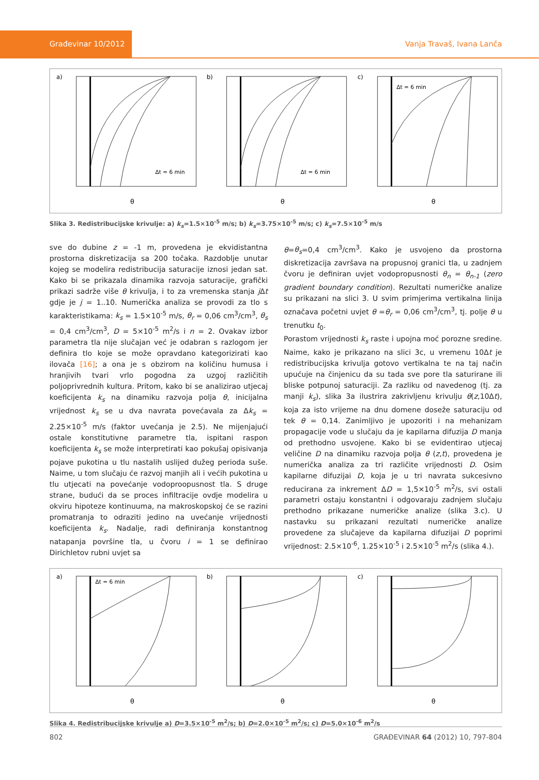Građevinar 10/2012
Vanja Travaš, Ivana Lanča
a)
Δt = 6 min
θ
b)
Δt = 6 min
θ
c)
Δt = 6 min
θ
Slika 3. Redistribucijske krivulje: a) k<sub>s</sub>=1.5×10<sup>-5</sup> m/s; b) k<sub>s</sub>=3.75×10<sup>-5</sup> m/s; c) k<sub>s</sub>=7.5×10<sup>-5</sup> m/s
sve do dubine z = -1 m, provedena je ekvidistantna prostorna diskretizacija sa 200 točaka. Razdoblje unutar kojeg se modelira redistribucija saturacije iznosi jedan sat. Kako bi se prikazala dinamika razvoja saturacije, grafički prikazi sadrže više θ krivulja, i to za vremenska stanja j Δt gdje je j = 1..10. Numerička analiza se provodi za tlo s karakteristikama: k<sub>s</sub> = 1.5×10<sup>-5</sup> m/s, θ<sub>r</sub> = 0,06 cm<sup>3</sup>/cm<sup>3</sup>, θ<sub>s</sub> = 0,4 cm<sup>3</sup>/cm<sup>3</sup>, D = 5×10<sup>-5</sup> m<sup>2</sup>/s i n = 2. Ovakav izbor parametra tla nije slučajan već je odabran s razlogom jer definira tlo koje se može opravdano kategorizirati kao ilovača [16]; a ona je s obzirom na količinu humusa i hranjivih tvari vrlo pogodna za uzgoj različitih poljoprivrednih kultura. Pritom, kako bi se analizirao utjecaj koeficijenta k<sub>s</sub> na dinamiku razvoja polja θ, inicijalna vrijednost k<sub>s</sub> se u dva navrata povećavala za Δk<sub>s</sub> = 2.25×10<sup>-5</sup> m/s (faktor uvećanja je 2.5). Ne mijenjajući ostale konstitutivne parametre tla, ispitani raspon koeficijenta k<sub>s</sub> se može interpretirati kao pokušaj opisivanja pojave pukotina u tlu nastalih uslijed dužeg perioda suše. Naime, u tom slučaju će razvoj manjih ali i većih pukotina u tlu utjecati na povećanje vodoproopusnost tla. S druge strane, budući da se proces infiltracije ovdje modelira u okviru hipoteze kontinuuma, na makroskopskoj će se razini promatranja to odraziti jedino na uvećanje vrijednosti koeficijenta k<sub>s</sub>. Nadalje, radi definiranja konstantnog natapanja površine tla, u čvoru i = 1 se definirao Dirichletov rubni uvjet sa
θ=θ<sub>s</sub>=0,4 cm<sup>3</sup>/cm<sup>3</sup>. Kako je usvojeno da prostorna diskretizacija završava na propusnoj granici tla, u zadnjem čvoru je definiran uvjet vodopropusnosti θ<sub>n</sub> = θ<sub>n-1</sub> (zero gradient boundary condition). Rezultati numeričke analize su prikazani na slici 3. U svim primjerima vertikalna linija označava početni uvjet θ =θ<sub>r</sub> = 0,06 cm<sup>3</sup>/cm<sup>3</sup>, tj. polje θ u trenutku t<sub>0</sub>.
Porastom vrijednosti k<sub>s</sub> raste i upojna moć porozne sredine. Naime, kako je prikazano na slici 3c, u vremenu 10Δt je redistribucijska krivulja gotovo vertikalna te na taj način upućuje na činjenicu da su tada sve pore tla saturirane ili bliske potpunoj saturaciji. Za razliku od navedenog (tj. za manji k<sub>s</sub>), slika 3a ilustrira zakrivljenu krivulju θ(z,10Δt), koja za isto vrijeme na dnu domene doseže saturaciju od tek θ = 0,14. Zanimljivo je upozoriti i na mehanizam propagacije vode u slučaju da je kapilarna difuzija D manja od prethodno usvojene. Kako bi se evidentirao utjecaj veličine D na dinamiku razvoja polja θ (z,t), provedena je numerička analiza za tri različite vrijednosti D. Osim kapilarne difuzijai D, koja je u tri navrata sukcesivno reducirana za inkrement ΔD = 1,5×10<sup>-5</sup> m<sup>2</sup>/s, svi ostali parametri ostaju konstantni i odgovaraju zadnjem slučaju prethodno prikazane numeričke analize (slika 3.c). U nastavku su prikazani rezultati numeričke analize provedene za slučajeve da kapilarna difuzijai D poprimi vrijednost: 2.5×10<sup>-6</sup>, 1.25×10<sup>-5</sup> i 2.5×10<sup>-5</sup> m<sup>2</sup>/s (slika 4.).
a)
Δt = 6 min
θ
b)
θ
c)
θ
Slika 4. Redistribucijske krivulje a) D=3.5×10<sup>-5</sup> m<sup>2</sup>/s; b) D=2.0×10<sup>-5</sup> m<sup>2</sup>/s; c) D=5.0×10<sup>-6</sup> m<sup>2</sup>/s
802 GRAĐEVINAR 64 (2012) 10, 797-804